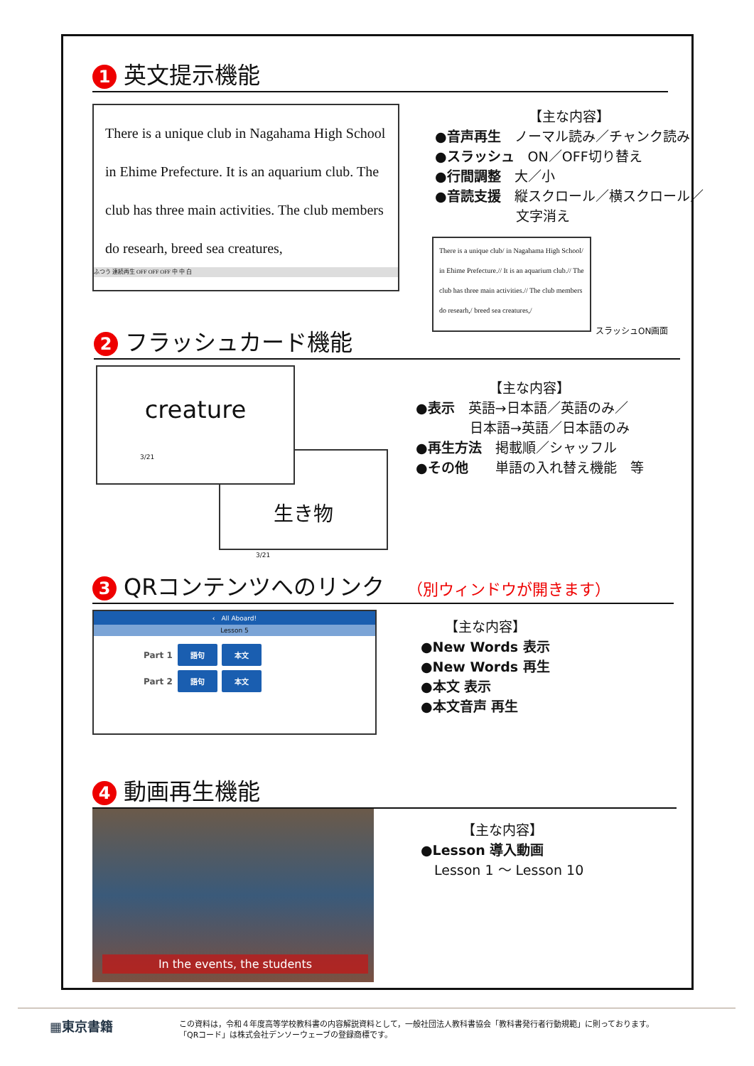1 英文提示機能
There is a unique club in Nagahama High School in Ehime Prefecture. It is an aquarium club. The club has three main activities. The club members do researh, breed sea creatures,
ふつう 連続再生 OFF OFF OFF 中 中 白
【主な内容】
●音声再生　ノーマル読み／チャンク読み
●スラッシュ　ON／OFF切り替え
●行間調整　大／小
●音読支援　縦スクロール／横スクロール／
　　　　　　文字消え
There is a unique club/ in Nagahama High School/ in Ehime Prefecture.// It is an aquarium club.// The club has three main activities.// The club members do researh,/ breed sea creatures,/
スラッシュON画面
2 フラッシュカード機能
creature
3/21
生き物
3/21
【主な内容】
●表示　英語→日本語／英語のみ／
　　　　日本語→英語／日本語のみ
●再生方法　掲載順／シャッフル
●その他　　単語の入れ替え機能　等
3 QRコンテンツへのリンク　（別ウィンドウが開きます）
‹　All Aboard!
Lesson 5
Part 1 語句 本文
Part 2 語句 本文
【主な内容】
●New Words 表示
●New Words 再生
●本文 表示
●本文音声 再生
4 動画再生機能
In the events, the students
【主な内容】
●Lesson 導入動画
　Lesson 1 ～ Lesson 10
▦東京書籍
この資料は，令和４年度高等学校教科書の内容解説資料として，一般社団法人教科書協会「教科書発行者行動規範」に則っております。
「QRコード」は株式会社デンソーウェーブの登録商標です。